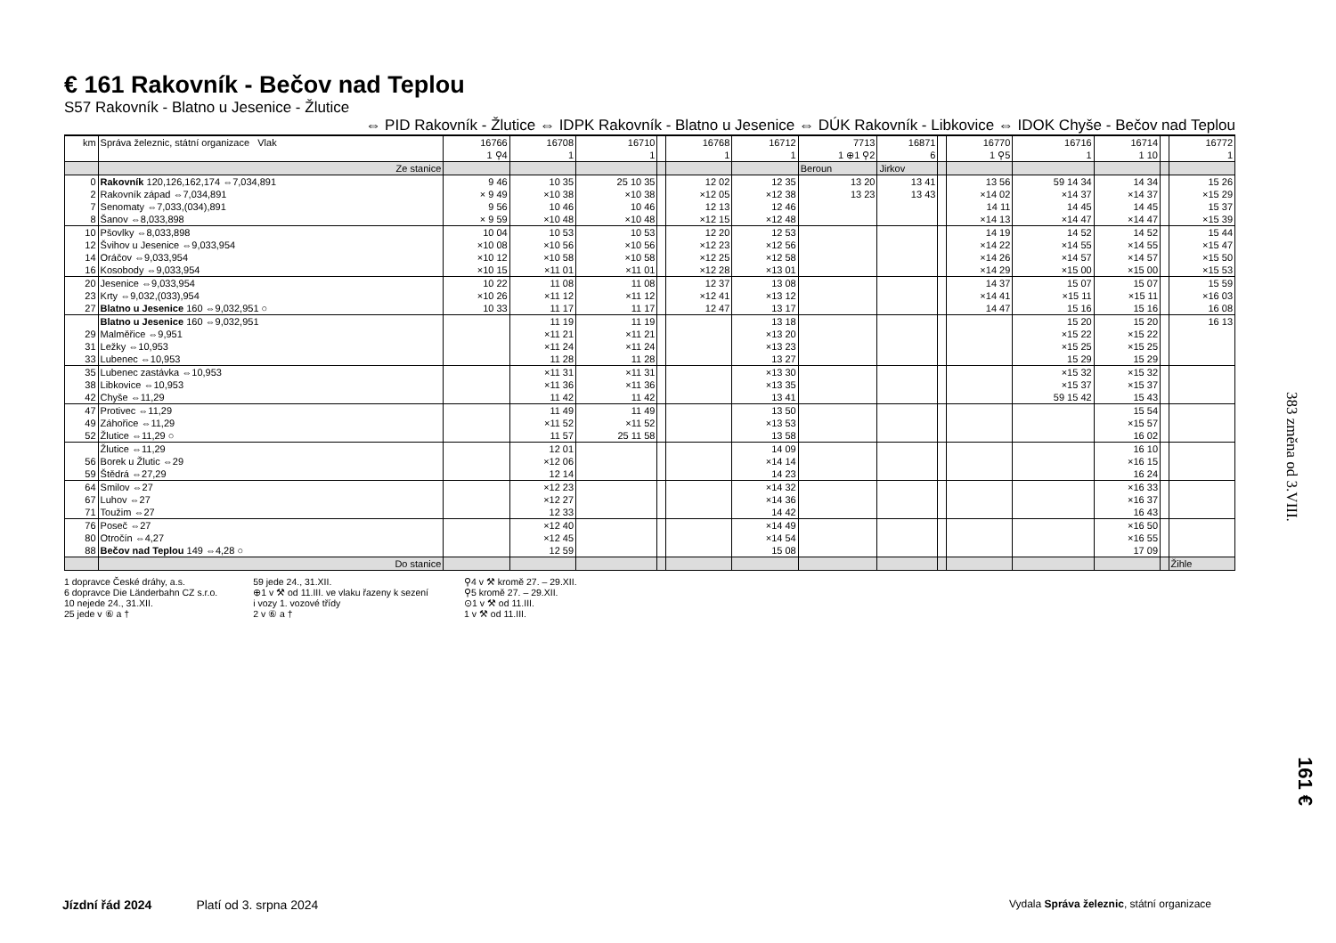€ 161 Rakovník - Bečov nad Teplou
S57 Rakovník - Blatno u Jesenice - Žlutice
⇔ PID Rakovník - Žlutice ⇔ IDPK Rakovník - Blatno u Jesenice ⇔ DÚK Rakovník - Libkovice ⇔ IDOK Chyše - Bečov nad Teplou
| km | Správa železnic, státní organizace Vlak | 16766 1 ⚲4 | 16708 1 | 16710 1 | | 16768 1 | 16712 1 | 7713 1 ⊕1 ⚲2 | 16871 6 | | 16770 1 ⚲5 | 16716 1 | 16714 1 10 | | 16772 1 |
| --- | --- | --- | --- | --- | --- | --- | --- | --- | --- | --- | --- | --- | --- | --- | --- |
| | Ze stanice | | | | | | | Beroun | Jirkov | | | | | | |
| 0 | Rakovník 120,126,162,174 ⇔7,034,891 | 9 46 | 10 35 | 25 10 35 | | 12 02 | 12 35 | 13 20 | 13 41 | | 13 56 | 59 14 34 | 14 34 | | 15 26 |
| 2 | Rakovník západ ⇔7,034,891 | × 9 49 | ×10 38 | ×10 38 | | ×12 05 | ×12 38 | 13 23 | 13 43 | | ×14 02 | ×14 37 | ×14 37 | | ×15 29 |
| 7 | Senomaty ⇔7,033,(034),891 | 9 56 | 10 46 | 10 46 | | 12 13 | 12 46 | | | | 14 11 | 14 45 | 14 45 | | 15 37 |
| 8 | Šanov ⇔8,033,898 | × 9 59 | ×10 48 | ×10 48 | | ×12 15 | ×12 48 | | | | ×14 13 | ×14 47 | ×14 47 | | ×15 39 |
| 10 | Pšovlky ⇔8,033,898 | 10 04 | 10 53 | 10 53 | | 12 20 | 12 53 | | | | 14 19 | 14 52 | 14 52 | | 15 44 |
| 12 | Švihov u Jesenice ⇔9,033,954 | ×10 08 | ×10 56 | ×10 56 | | ×12 23 | ×12 56 | | | | ×14 22 | ×14 55 | ×14 55 | | ×15 47 |
| 14 | Oráčov ⇔9,033,954 | ×10 12 | ×10 58 | ×10 58 | | ×12 25 | ×12 58 | | | | ×14 26 | ×14 57 | ×14 57 | | ×15 50 |
| 16 | Kosobody ⇔9,033,954 | ×10 15 | ×11 01 | ×11 01 | | ×12 28 | ×13 01 | | | | ×14 29 | ×15 00 | ×15 00 | | ×15 53 |
| 20 | Jesenice ⇔9,033,954 | 10 22 | 11 08 | 11 08 | | 12 37 | 13 08 | | | | 14 37 | 15 07 | 15 07 | | 15 59 |
| 23 | Krty ⇔9,032,(033),954 | ×10 26 | ×11 12 | ×11 12 | | ×12 41 | ×13 12 | | | | ×14 41 | ×15 11 | ×15 11 | | ×16 03 |
| 27 | Blatno u Jesenice 160 ⇔9,032,951 ○ | 10 33 | 11 17 | 11 17 | | 12 47 | 13 17 | | | | 14 47 | 15 16 | 15 16 | | 16 08 |
| | Blatno u Jesenice 160 ⇔9,032,951 | | 11 19 | 11 19 | | | 13 18 | | | | | 15 20 | 15 20 | | 16 13 |
| 29 | Malměřice ⇔9,951 | | ×11 21 | ×11 21 | | | ×13 20 | | | | | ×15 22 | ×15 22 | | |
| 31 | Ležky ⇔10,953 | | ×11 24 | ×11 24 | | | ×13 23 | | | | | ×15 25 | ×15 25 | | |
| 33 | Lubenec ⇔10,953 | | 11 28 | 11 28 | | | 13 27 | | | | | 15 29 | 15 29 | | |
| 35 | Lubenec zastávka ⇔10,953 | | ×11 31 | ×11 31 | | | ×13 30 | | | | | ×15 32 | ×15 32 | | |
| 38 | Libkovice ⇔10,953 | | ×11 36 | ×11 36 | | | ×13 35 | | | | | ×15 37 | ×15 37 | | |
| 42 | Chyše ⇔11,29 | | 11 42 | 11 42 | | | 13 41 | | | | | 59 15 42 | 15 43 | | |
| 47 | Protivec ⇔11,29 | | 11 49 | 11 49 | | | 13 50 | | | | | | 15 54 | | |
| 49 | Záhořice ⇔11,29 | | ×11 52 | ×11 52 | | | ×13 53 | | | | | | ×15 57 | | |
| 52 | Žlutice ⇔11,29 ○ | | 11 57 | 25 11 58 | | | 13 58 | | | | | | 16 02 | | |
| | Žlutice ⇔11,29 | | 12 01 | | | | 14 09 | | | | | | 16 10 | | |
| 56 | Borek u Žlutic ⇔29 | | ×12 06 | | | | ×14 14 | | | | | | ×16 15 | | |
| 59 | Štědrá ⇔27,29 | | 12 14 | | | | 14 23 | | | | | | 16 24 | | |
| 64 | Smilov ⇔27 | | ×12 23 | | | | ×14 32 | | | | | | ×16 33 | | |
| 67 | Luhov ⇔27 | | ×12 27 | | | | ×14 36 | | | | | | ×16 37 | | |
| 71 | Toužim ⇔27 | | 12 33 | | | | 14 42 | | | | | | 16 43 | | |
| 76 | Poseč ⇔27 | | ×12 40 | | | | ×14 49 | | | | | | ×16 50 | | |
| 80 | Otročín ⇔4,27 | | ×12 45 | | | | ×14 54 | | | | | | ×16 55 | | |
| 88 | Bečov nad Teplou 149 ⇔4,28 ○ | | 12 59 | | | | 15 08 | | | | | | 17 09 | | |
| | Do stanice | | | | | | | | | | | | | | Žihle |
1 dopravce České dráhy, a.s.
6 dopravce Die Länderbahn CZ s.r.o.
10 nejede 24., 31.XII.
25 jede v ⑥ a †
59 jede 24., 31.XII.
⊕1 v ⚒ od 11.III. ve vlaku řazeny k sezení
i vozy 1. vozové třídy
2 v ⑥ a †
⚲4 v ⚒ kromě 27. – 29.XII.
⚲5 kromě 27. – 29.XII.
⊙1 v ⚒ od 11.III.
1 v ⚒ od 11.III.
383 změna od 3.VIII.
161 €
Jízdní řád 2024 Platí od 3. srpna 2024 Vydala Správa železnic, státní organizace